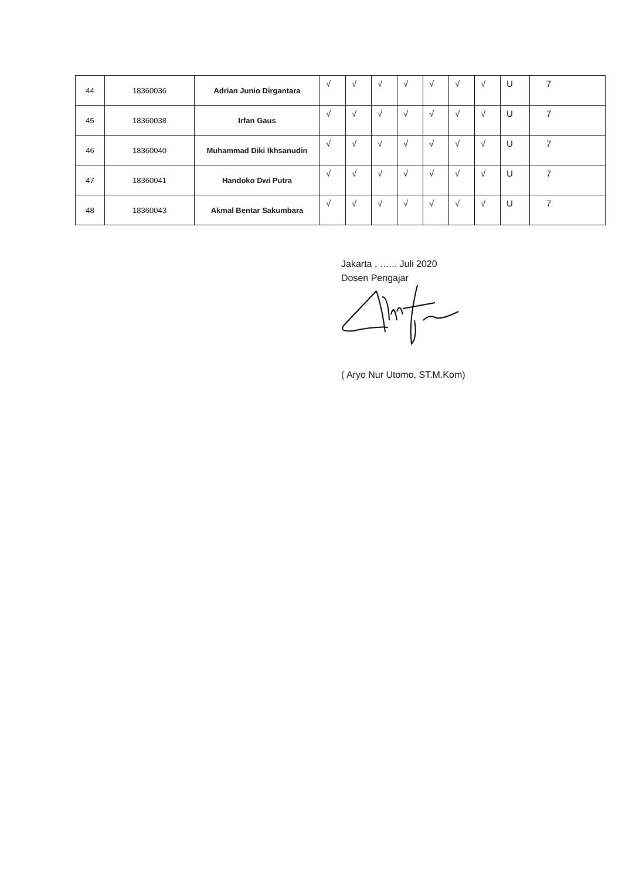| 44 | 18360036 | Adrian Junio Dirgantara | √ | √ | √ | √ | √ | √ | √ | U | 7 |
| 45 | 18360038 | Irfan Gaus | √ | √ | √ | √ | √ | √ | √ | U | 7 |
| 46 | 18360040 | Muhammad Diki Ikhsanudin | √ | √ | √ | √ | √ | √ | √ | U | 7 |
| 47 | 18360041 | Handoko Dwi Putra | √ | √ | √ | √ | √ | √ | √ | U | 7 |
| 48 | 18360043 | Akmal Bentar Sakumbara | √ | √ | √ | √ | √ | √ | √ | U | 7 |
Jakarta , …... Juli 2020
Dosen Pengajar
( Aryo Nur Utomo, ST.M.Kom)